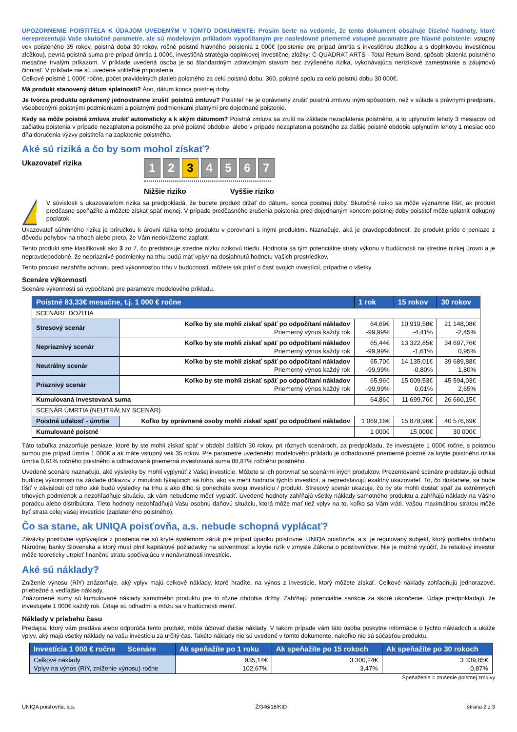UPOZORNENIE POISTITEĽA K ÚDAJOM UVEDENÝM V TOMTO DOKUMENTE: Prosím berte na vedomie, že tento dokument obsahuje číselné hodnoty, ktoré nereprezentujú Vaše skutočné parametre, ale sú modelovým príkladom vypočítaným pre nasledovné priemerné vstupné paramatre pre hlavné poistenie: vstupný vek poisteného 35 rokov, poistná doba 30 rokov, ročné poistné hlavného poistenia 1 000€ (poistenie pre prípad úmrtia s investičnou zložkou a s doplnkovou investičnou zložkou), pevná poistná suma pre prípad úmrtia 1 000€, investičná stratégia doplnkovej investičnej zložky: C-QUADRAT ARTS - Total Return Bond, spôsob platenia poistného mesačne trvalým príkazom. V príklade uvedená osoba je so štandardným zdravotným stavom bez zvýšeného rizika, vykonávajúca nerizikové zamestnanie a záujmovú činnosť. V príklade nie sú uvedené voliteľné pripoistenia.
Celkové poistné 1 000€ ročne, počet pravidelných platieb poistného za celú poistnú dobu: 360, poistné spolu za celú poistnú dobu 30 000€.
Má produkt stanovený dátum splatnosti? Áno, dátum konca poistnej doby.
Je tvorca produktu oprávnený jednostranne zrušiť poistnú zmluvu? Poistiteľ nie je oprávnený zrušiť poistnú zmluvu iným spôsobom, než v súlade s právnymi predpismi, všeobecnými poistnými podmienkami a poistnými podmienkami platnými pre dojednané poistenie.
Kedy sa môže poistná zmluva zrušiť automaticky a k akým dátumom? Poistná zmluva sa zruší na základe nezaplatenia poistného, a to uplynutím lehoty 3 mesiacov od začiatku poistenia v prípade nezaplatenia poistného za prvé poistné obdobie, alebo v prípade nezaplatenia poistného za ďalšie poistné obdobie uplynutím lehoty 1 mesiac odo dňa doručenia výzvy poistiteľa na zaplatenie poistného.
Aké sú riziká a čo by som mohol získať?
Ukazovateľ rizika
1 2 3 4567
Nižšie riziko Vyššie riziko
!
V súvislosti s ukazovateľom rizika sa predpokladá, že budete produkt držať do dátumu konca poistnej doby. Skutočné riziko sa môže významne líšiť, ak produkt predčasne speňažíte a môžete získať späť menej. V prípade predčasného zrušenia poistenia pred dojednaným koncom poistnej doby poistiteľ môže uplatniť odkupný poplatok.
Ukazovateľ súhrnného rizika je príručkou k úrovni rizika tohto produktu v porovnaní s inými produktmi. Naznačuje, aká je pravdepodobnosť, že produkt príde o peniaze z dôvodu pohybov na trhoch alebo preto, že Vám nedokážeme zaplatiť.
Tento produkt sme klasifikovali ako 3 zo 7, čo predstavuje stredne nízku rizikovú triedu. Hodnotia sa tým potenciálne straty výkonu v budúcnosti na stredne nizkej úrovni a je nepravdepodobné, že nepriaznivé podmienky na trhu budú mať vplyv na dosiahnutú hodnotu Vašich prostriedkov.
Tento produkt nezahŕňa ochranu pred výkonnosťou trhu v budúcnosti, môžete tak prísť o časť svojich investícií, prípadne o všetky.
Scenáre výkonnosti
Scenáre výkonnosti sú vypočítané pre parametre modelového príkladu.
| Poistné 83,33€ mesačne, t.j. 1 000 € ročne | | 1 rok | 15 rokov | 30 rokov |
| --- | --- | --- | --- | --- |
| SCENÁRE DOŽITIA | | | | |
| Stresový scenár | Koľko by ste mohli získať späť po odpočítaní nákladov Priemerný výnos každý rok | 64,69€ -99,99% | 10 919,58€ -4,41% | 21 148,08€ -2,45% |
| Nepriaznivý scenár | Koľko by ste mohli získať späť po odpočítaní nákladov Priemerný výnos každý rok | 65,44€ -99,99% | 13 322,85€ -1,61% | 34 697,76€ 0,95% |
| Neutrálny scenár | Koľko by ste mohli získať späť po odpočítaní nákladov Priemerný výnos každý rok | 65,70€ -99,99% | 14 135,01€ -0,80% | 39 689,88€ 1,80% |
| Priaznivý scenár | Koľko by ste mohli získať späť po odpočítaní nákladov Priemerný výnos každý rok | 65,96€ -99,99% | 15 009,53€ 0,01% | 45 594,03€ 2,65% |
| Kumulovaná investovaná suma | | 64,86€ | 11 699,76€ | 26 660,15€ |
| SCENÁR ÚMRTIA (NEUTRÁLNY SCENÁR) | | | | |
| Poistná udalosť - úmrtie | Koľko by oprávnené osoby mohli získať späť po odpočítaní nákladov | 1 069,16€ | 15 878,96€ | 40 576,69€ |
| Kumulované poistné | | 1 000€ | 15 000€ | 30 000€ |
Táto tabuľka znázorňuje peniaze, ktoré by ste mohli získať späť v období ďalších 30 rokov, pri rôznych scenároch, za predpokladu, že investujete 1 000€ ročne, s poistnou sumou pre prípad úmrtia 1 000€ a ak máte vstupný vek 35 rokov. Pre parametre uvedeného modelového príkladu je odhadované priemerné poistné za krytie poistného rizika úmrtia 0,61% ročného poistného a odhadovaná priemerná investovaná suma 88,87% ročného poistného.
Uvedené scenáre naznačujú, aké výsledky by mohli vyplynúť z Vašej investície. Môžete si ich porovnať so scenármi iných produktov. Prezentované scenáre predstavujú odhad budúcej výkonnosti na základe dôkazov z minulosti týkajúcich sa toho, ako sa mení hodnota týchto investícií, a nepredstavujú exaktný ukazovateľ. To, čo dostanete, sa bude líšiť v závislosti od toho aké budú výsledky na trhu a ako dlho si ponecháte svoju investíciu / produkt. Stresový scenár ukazuje, čo by ste mohli dostať späť za extrémnych trhových podmienok a nezohľadňuje situáciu, ak vám nebudeme môcť vyplatiť. Uvedené hodnoty zahŕňajú všetky náklady samotného produktu a zahŕňajú náklady na Vášho poradcu alebo distribútora. Tieto hodnoty nezohľadňujú Vašu osobnú daňovú situáciu, ktorá môže mať tiež vplyv na to, koľko sa Vám vráti. Vašou maximálnou stratou môže byť strata celej vašej investície (zaplateného poistného).
Čo sa stane, ak UNIQA poisťovňa, a.s. nebude schopná vyplácať?
Záväzky poisťovne vyplývajúce z poistenia nie sú kryté systémom záruk pre prípad úpadku poisťovne. UNIQA poisťovňa, a.s. je regulovaný subjekt, ktorý podlieha dohľadu Národnej banky Slovenska a ktorý musí plniť kapitálové požiadavky na solventnosť a krytie rizík v zmysle Zákona o poisťovníctve. Nie je možné vylúčiť, že retailový investor môže teoreticky utrpieť finančnú stratu spočívajúcu v nenávratnosti investície.
Aké sú náklady?
Zníženie výnosu (RiY) znázorňuje, aký vplyv majú celkové náklady, ktoré hradíte, na výnos z investície, ktorý môžete získať. Celkové náklady zohľadňujú jednorazové, priebežné a vedľajšie náklady.
Znázornené sumy sú kumulované náklady samotného produktu pre tri rôzne obdobia držby. Zahŕňajú potenciálne sankcie za skoré ukončenie. Údaje predpokladajú, že investujete 1 000€ každý rok. Údaje sú odhadmi a môžu sa v budúcnosti meniť.
Náklady v priebehu času
Predajca, ktorý vám predáva alebo odporúča tento produkt, môže účtovať ďalšie náklady. V takom prípade vám táto osoba poskytne informácie o týchto nákladoch a ukáže vplyv, aký majú všetky náklady na vašu investíciu za určitý čas. Takéto náklady nie sú uvedené v tomto dokumente, nakoľko nie sú súčasťou produktu.
| Investícia 1 000 € ročne Scenáre | Ak speňažíte po 1 roku | Ak speňažíte po 15 rokoch | Ak speňažíte po 30 rokoch |
| --- | --- | --- | --- |
| Celkové náklady Vplyv na výnos (RiY, zníženie výnosu) ročne | 935,14€ 102,67% | 3 300,24€ 3,47% | 3 339,85€ 0,87% |
Speňaženie = zrušenie poistnej zmluvy
UNIQA poisťovňa, a.s. Ž/346/18/KID strana 2 z 3